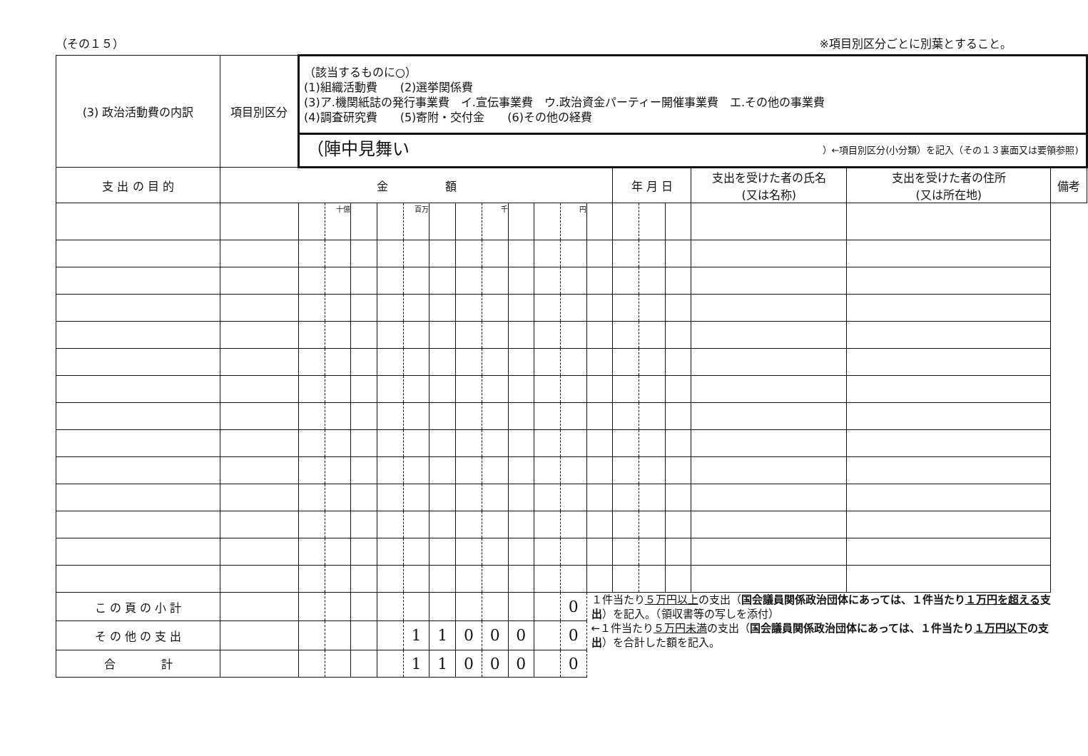（その１５） ※項目別区分ごとに別葉とすること。
| (3) 政治活動費の内訳 | 項目別区分 | （該当するものに○） (1)組織活動費 (2)選挙関係費 (3)ア.機関紙誌の発行事業費 イ.宣伝事業費 ウ.政治資金パーティー開催事業費 エ.その他の事業費 (4)調査研究費 (5)寄附・交付金 (6)その他の経費 | | | | | | | | | | | | | | | | | |
| | | （陣中見舞い ）←項目別区分(小分類）を記入（その１３裏面又は要領参照) | | | | | | | | | | | | | | | | | |
| 支 出 の 目 的 | 金 額 | | | | | | | | | | | | | 年 月 日 | | | 支出を受けた者の氏名 (又は名称) | 支出を受けた者の住所 (又は所在地) | 備考 |
| | | | 十億 | | | 百万 | | | 千 | | | 円 | | | | | | | |
| こ の 頁 の 小 計 | | | | | | | | | | | | 0 | １件当たり ５万円以上 の支出（ 国会議員関係政治団体にあっては、１件当たり １万円を超える 支出 ）を記入。（領収書等の写しを添付） ←１件当たり ５万円未満 の支出（ 国会議員関係政治団体にあっては、１件当たり １万円以下 の支出 ）を合計した額を記入。 | | | | | | |
| そ の 他 の 支 出 | | | | | | 1 | 1 | 0 | 0 | 0 | | 0 | | | | | | | |
| 合 計 | | | | | | 1 | 1 | 0 | 0 | 0 | | 0 | | | | | | | |